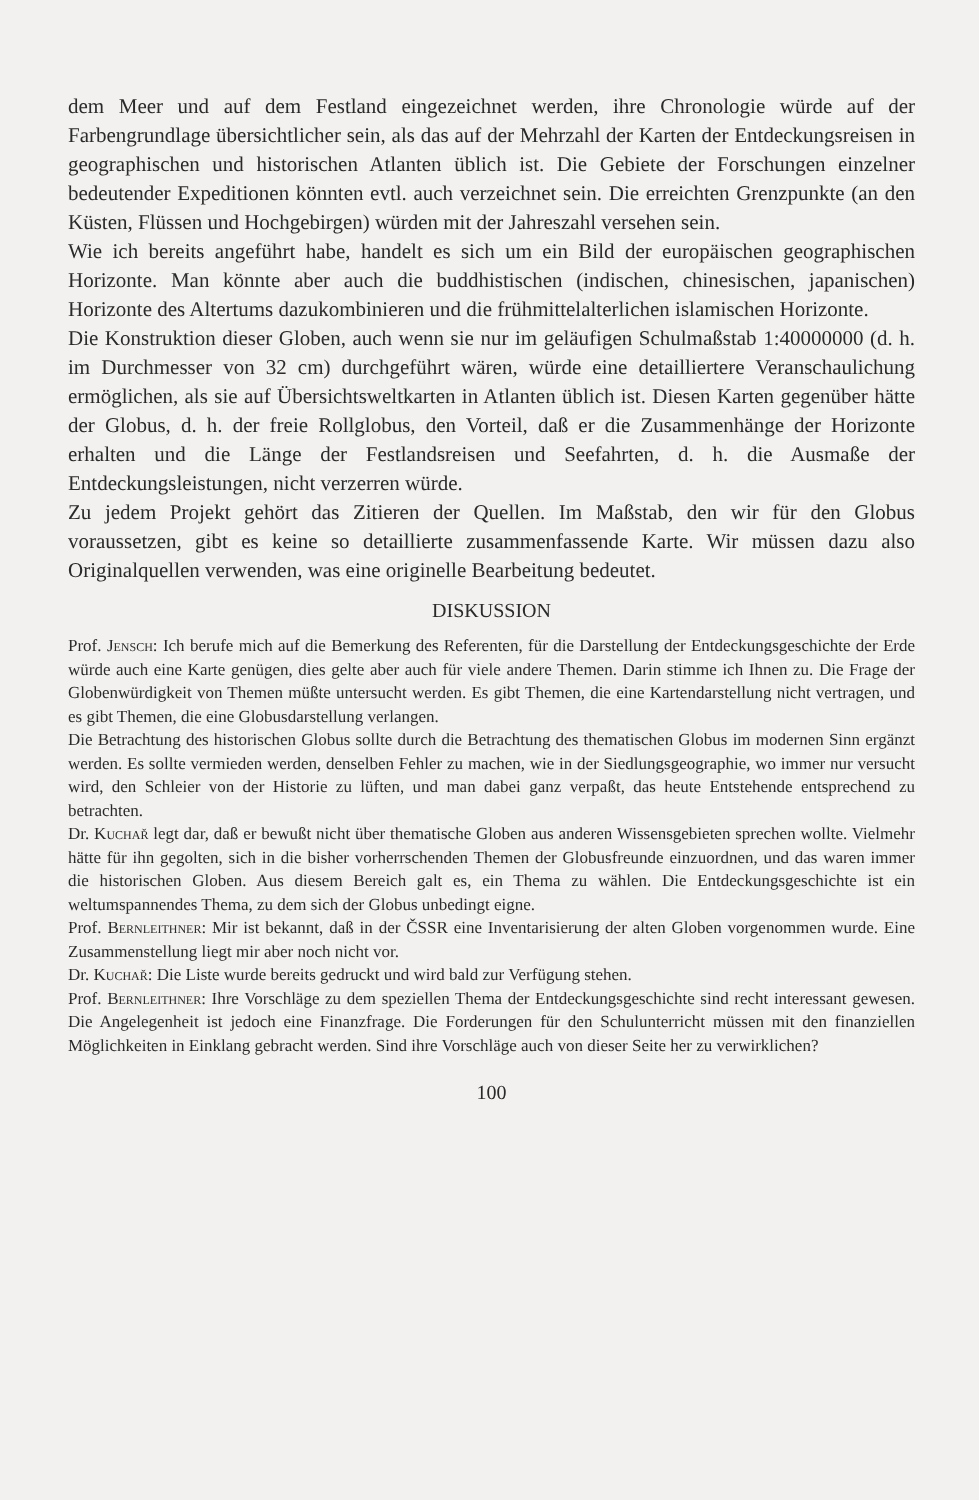dem Meer und auf dem Festland eingezeichnet werden, ihre Chronologie würde auf der Farbengrundlage übersichtlicher sein, als das auf der Mehrzahl der Karten der Entdeckungsreisen in geographischen und historischen Atlanten üblich ist. Die Gebiete der Forschungen einzelner bedeutender Expeditionen könnten evtl. auch verzeichnet sein. Die erreichten Grenzpunkte (an den Küsten, Flüssen und Hochgebirgen) würden mit der Jahreszahl versehen sein.
Wie ich bereits angeführt habe, handelt es sich um ein Bild der europäischen geographischen Horizonte. Man könnte aber auch die buddhistischen (indischen, chinesischen, japanischen) Horizonte des Altertums dazukombinieren und die frühmittelalterlichen islamischen Horizonte.
Die Konstruktion dieser Globen, auch wenn sie nur im geläufigen Schulmaßstab 1:40000000 (d. h. im Durchmesser von 32 cm) durchgeführt wären, würde eine detailliertere Veranschaulichung ermöglichen, als sie auf Übersichtsweltkarten in Atlanten üblich ist. Diesen Karten gegenüber hätte der Globus, d. h. der freie Rollglobus, den Vorteil, daß er die Zusammenhänge der Horizonte erhalten und die Länge der Festlandsreisen und Seefahrten, d. h. die Ausmaße der Entdeckungsleistungen, nicht verzerren würde.
Zu jedem Projekt gehört das Zitieren der Quellen. Im Maßstab, den wir für den Globus voraussetzen, gibt es keine so detaillierte zusammenfassende Karte. Wir müssen dazu also Originalquellen verwenden, was eine originelle Bearbeitung bedeutet.
DISKUSSION
Prof. Jensch: Ich berufe mich auf die Bemerkung des Referenten, für die Darstellung der Entdeckungsgeschichte der Erde würde auch eine Karte genügen, dies gelte aber auch für viele andere Themen. Darin stimme ich Ihnen zu. Die Frage der Globenwürdigkeit von Themen müßte untersucht werden. Es gibt Themen, die eine Kartendarstellung nicht vertragen, und es gibt Themen, die eine Globusdarstellung verlangen.
Die Betrachtung des historischen Globus sollte durch die Betrachtung des thematischen Globus im modernen Sinn ergänzt werden. Es sollte vermieden werden, denselben Fehler zu machen, wie in der Siedlungsgeographie, wo immer nur versucht wird, den Schleier von der Historie zu lüften, und man dabei ganz verpaßt, das heute Entstehende entsprechend zu betrachten.
Dr. Kuchař legt dar, daß er bewußt nicht über thematische Globen aus anderen Wissensgebieten sprechen wollte. Vielmehr hätte für ihn gegolten, sich in die bisher vorherrschenden Themen der Globusfreunde einzuordnen, und das waren immer die historischen Globen. Aus diesem Bereich galt es, ein Thema zu wählen. Die Entdeckungsgeschichte ist ein weltumspannendes Thema, zu dem sich der Globus unbedingt eigne.
Prof. Bernleithner: Mir ist bekannt, daß in der ČSSR eine Inventarisierung der alten Globen vorgenommen wurde. Eine Zusammenstellung liegt mir aber noch nicht vor.
Dr. Kuchař: Die Liste wurde bereits gedruckt und wird bald zur Verfügung stehen.
Prof. Bernleithner: Ihre Vorschläge zu dem speziellen Thema der Entdeckungsgeschichte sind recht interessant gewesen. Die Angelegenheit ist jedoch eine Finanzfrage. Die Forderungen für den Schulunterricht müssen mit den finanziellen Möglichkeiten in Einklang gebracht werden. Sind ihre Vorschläge auch von dieser Seite her zu verwirklichen?
100